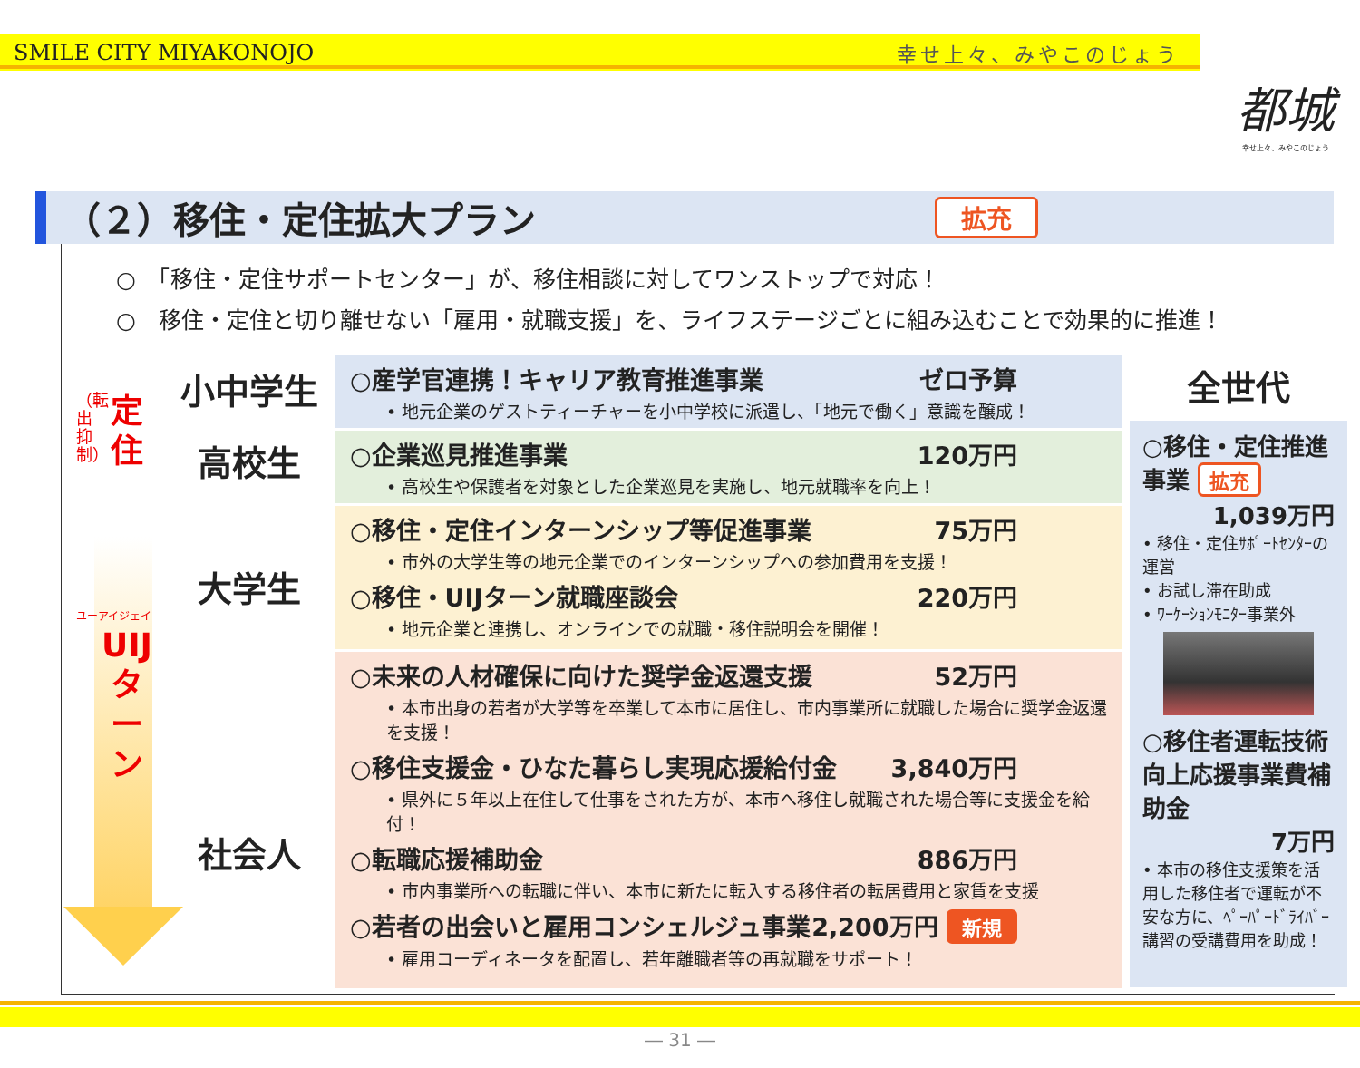SMILE CITY MIYAKONOJO 幸せ上々、みやこのじょう
都城
幸せ上々、みやこのじょう
（２）移住・定住拡大プラン 拡充
○　「移住・定住サポートセンター」が、移住相談に対してワンストップで対応！
○　移住・定住と切り離せない「雇用・就職支援」を、ライフステージごとに組み込むことで効果的に推進！
（転出抑制）
定
住
ユーアイジェイ
UIJ
タ
ー
ン
小中学生
高校生
大学生
社会人
○産学官連携！キャリア教育推進事業 ゼロ予算
• 地元企業のゲストティーチャーを小中学校に派遣し、「地元で働く」意識を醸成！
○企業巡見推進事業 120万円
• 高校生や保護者を対象とした企業巡見を実施し、地元就職率を向上！
○移住・定住インターンシップ等促進事業 75万円
• 市外の大学生等の地元企業でのインターンシップへの参加費用を支援！
○移住・UIJターン就職座談会 220万円
• 地元企業と連携し、オンラインでの就職・移住説明会を開催！
○未来の人材確保に向けた奨学金返還支援 52万円
• 本市出身の若者が大学等を卒業して本市に居住し、市内事業所に就職した場合に奨学金返還を支援！
○移住支援金・ひなた暮らし実現応援給付金 3,840万円
• 県外に５年以上在住して仕事をされた方が、本市へ移住し就職された場合等に支援金を給付！
○転職応援補助金 886万円
• 市内事業所への転職に伴い、本市に新たに転入する移住者の転居費用と家賃を支援
○若者の出会いと雇用コンシェルジュ事業 2,200万円 新規
• 雇用コーディネータを配置し、若年離職者等の再就職をサポート！
全世代
○移住・定住推進事業 拡充
1,039万円
• 移住・定住ｻﾎﾟｰﾄｾﾝﾀｰの運営
• お試し滞在助成
• ﾜｰｹｰｼｮﾝﾓﾆﾀｰ事業外
○移住者運転技術向上応援事業費補助金
7万円
• 本市の移住支援策を活用した移住者で運転が不安な方に、ﾍﾟｰﾊﾟｰﾄﾞﾗｲﾊﾞｰ講習の受講費用を助成！
― 31 ―